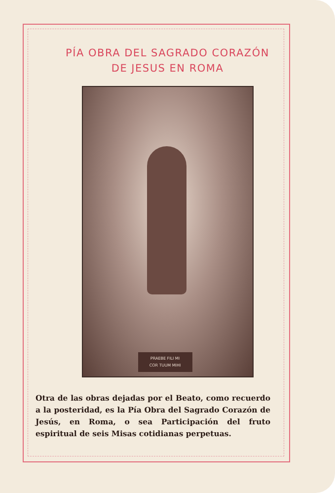PÍA OBRA DEL SAGRADO CORAZÓN
DE JESUS EN ROMA
PRAEBE FILI MI
COR TUUM MIHI
Otra de las obras dejadas por el Beato, como recuerdo a la posteridad, es la Pía Obra del Sagrado Corazón de Jesús, en Roma, o sea Participación del fruto espiritual de seis Misas cotidianas perpetuas.